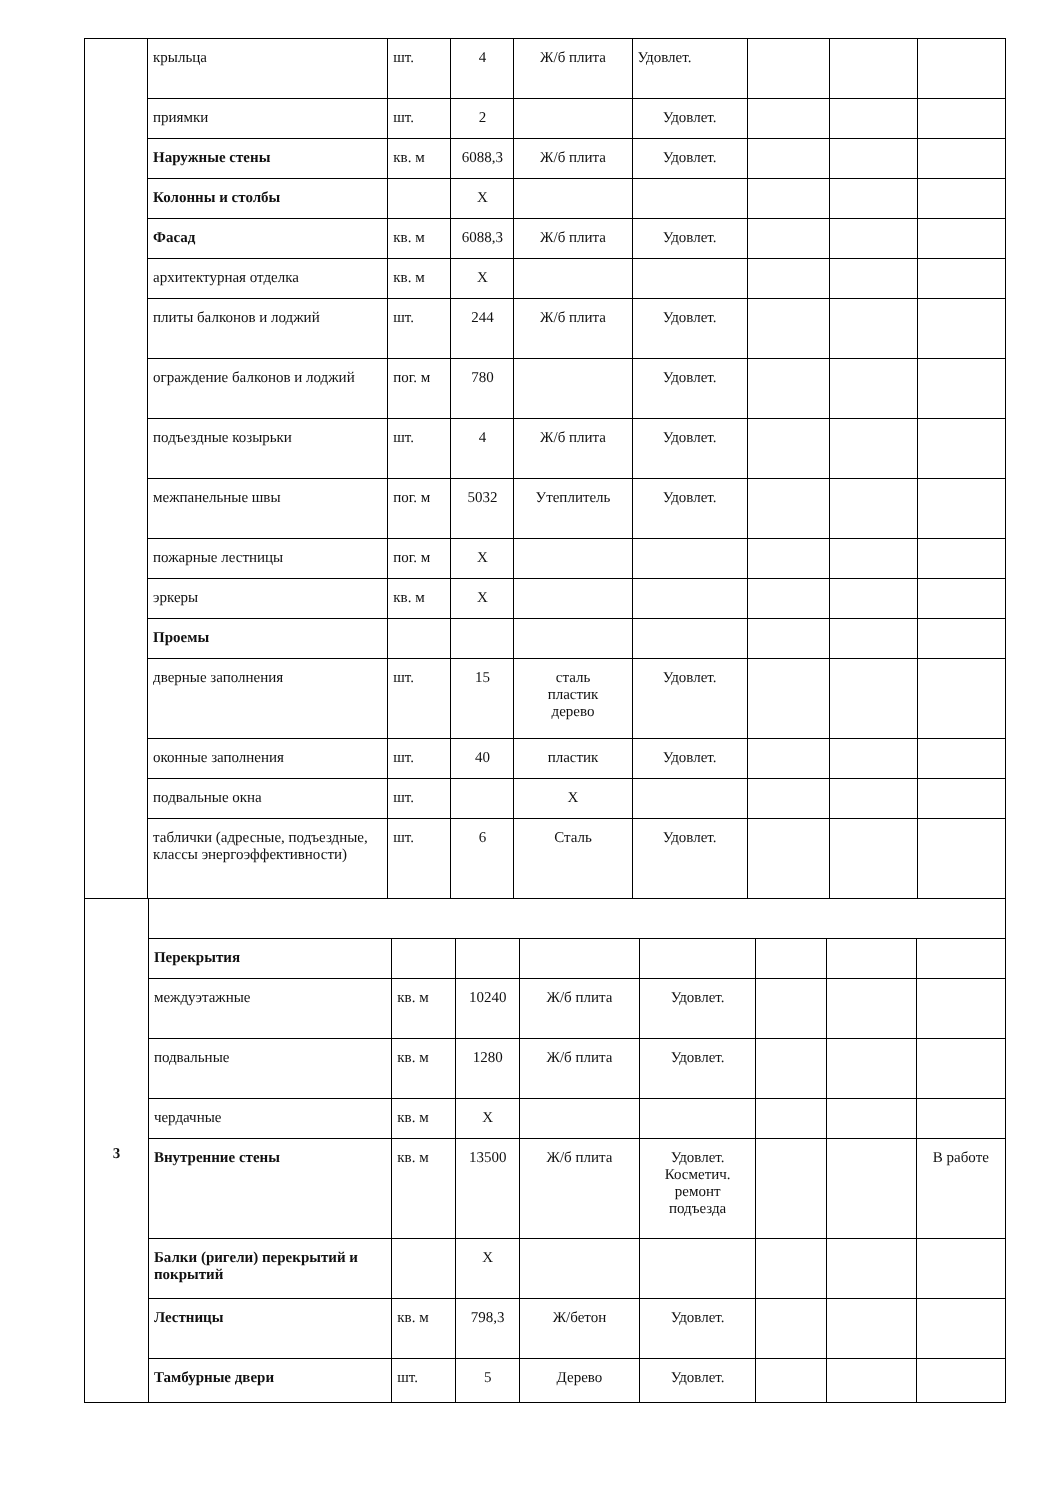| | крыльца | шт. | 4 | Ж/б плита | Удовлет. | | | |
| | приямки | шт. | 2 | | Удовлет. | | | |
| | Наружные стены | кв. м | 6088,3 | Ж/б плита | Удовлет. | | | |
| | Колонны и столбы | | Х | | | | | |
| | Фасад | кв. м | 6088,3 | Ж/б плита | Удовлет. | | | |
| | архитектурная отделка | кв. м | Х | | | | | |
| | плиты балконов и лоджий | шт. | 244 | Ж/б плита | Удовлет. | | | |
| | ограждение балконов и лоджий | пог. м | 780 | | Удовлет. | | | |
| | подъездные козырьки | шт. | 4 | Ж/б плита | Удовлет. | | | |
| | межпанельные швы | пог. м | 5032 | Утеплитель | Удовлет. | | | |
| | пожарные лестницы | пог. м | Х | | | | | |
| | эркеры | кв. м | Х | | | | | |
| | Проемы | | | | | | | |
| | дверные заполнения | шт. | 15 | сталь пластик дерево | Удовлет. | | | |
| | оконные заполнения | шт. | 40 | пластик | Удовлет. | | | |
| | подвальные окна | шт. | | Х | | | | |
| | таблички (адресные, подъездные, классы энергоэффективности) | шт. | 6 | Сталь | Удовлет. | | | |
| 3 | | | | | | | | |
| | Перекрытия | | | | | | | |
| | междуэтажные | кв. м | 10240 | Ж/б плита | Удовлет. | | | |
| | подвальные | кв. м | 1280 | Ж/б плита | Удовлет. | | | |
| | чердачные | кв. м | Х | | | | | |
| | Внутренние стены | кв. м | 13500 | Ж/б плита | Удовлет. Косметич. ремонт подъезда | | | В работе |
| | Балки (ригели) перекрытий и покрытий | | Х | | | | | |
| | Лестницы | кв. м | 798,3 | Ж/бетон | Удовлет. | | | |
| | Тамбурные двери | шт. | 5 | Дерево | Удовлет. | | | |